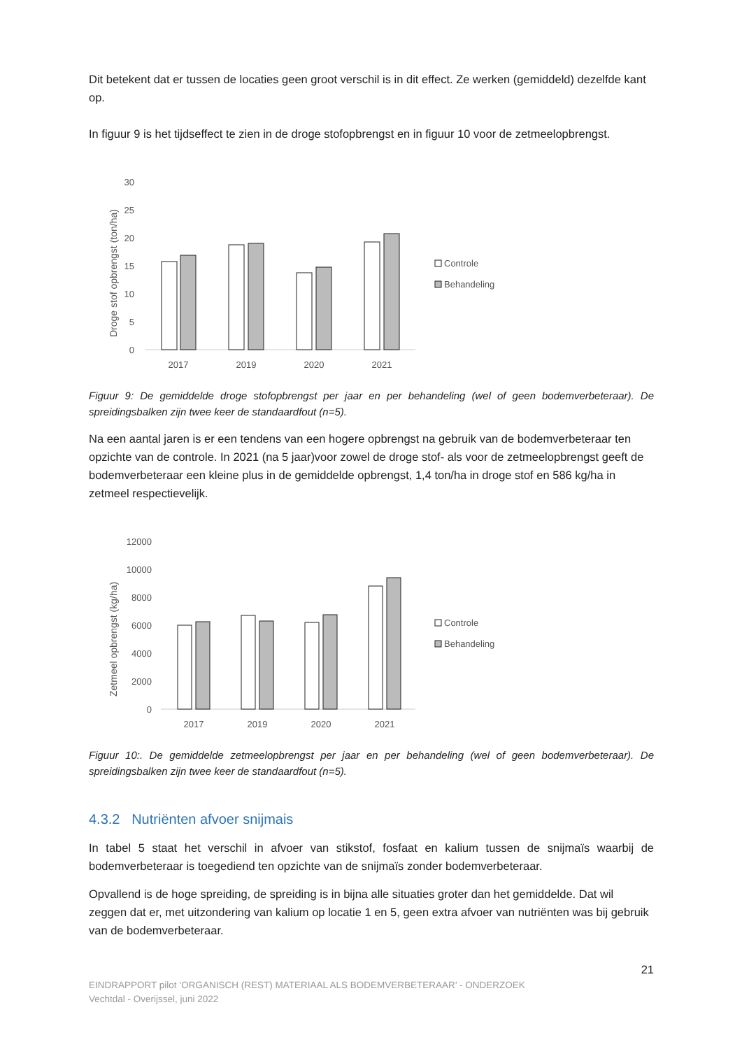Dit betekent dat er tussen de locaties geen groot verschil is in dit effect. Ze werken (gemiddeld) dezelfde kant op.
In figuur 9 is het tijdseffect te zien in de droge stofopbrengst en in figuur 10 voor de zetmeelopbrengst.
Droge stof opbrengst (ton/ha)
30
25
20
15
10
5
0
2017
2019
2020
2021
Controle
Behandeling
Figuur 9: De gemiddelde droge stofopbrengst per jaar en per behandeling (wel of geen bodemverbeteraar). De spreidingsbalken zijn twee keer de standaardfout (n=5).
Na een aantal jaren is er een tendens van een hogere opbrengst na gebruik van de bodemverbeteraar ten opzichte van de controle. In 2021 (na 5 jaar)voor zowel de droge stof- als voor de zetmeelopbrengst geeft de bodemverbeteraar een kleine plus in de gemiddelde opbrengst, 1,4 ton/ha in droge stof en 586 kg/ha in zetmeel respectievelijk.
Zetmeel opbrengst (kg/ha)
12000
10000
8000
6000
4000
2000
0
2017
2019
2020
2021
Controle
Behandeling
Figuur 10:. De gemiddelde zetmeelopbrengst per jaar en per behandeling (wel of geen bodemverbeteraar). De spreidingsbalken zijn twee keer de standaardfout (n=5).
4.3.2 Nutriënten afvoer snijmais
In tabel 5 staat het verschil in afvoer van stikstof, fosfaat en kalium tussen de snijmaïs waarbij de bodemverbeteraar is toegediend ten opzichte van de snijmaïs zonder bodemverbeteraar.
Opvallend is de hoge spreiding, de spreiding is in bijna alle situaties groter dan het gemiddelde. Dat wil zeggen dat er, met uitzondering van kalium op locatie 1 en 5, geen extra afvoer van nutriënten was bij gebruik van de bodemverbeteraar.
21
EINDRAPPORT pilot ‘ORGANISCH (REST) MATERIAAL ALS BODEMVERBETERAAR’ - ONDERZOEK
Vechtdal - Overijssel, juni 2022